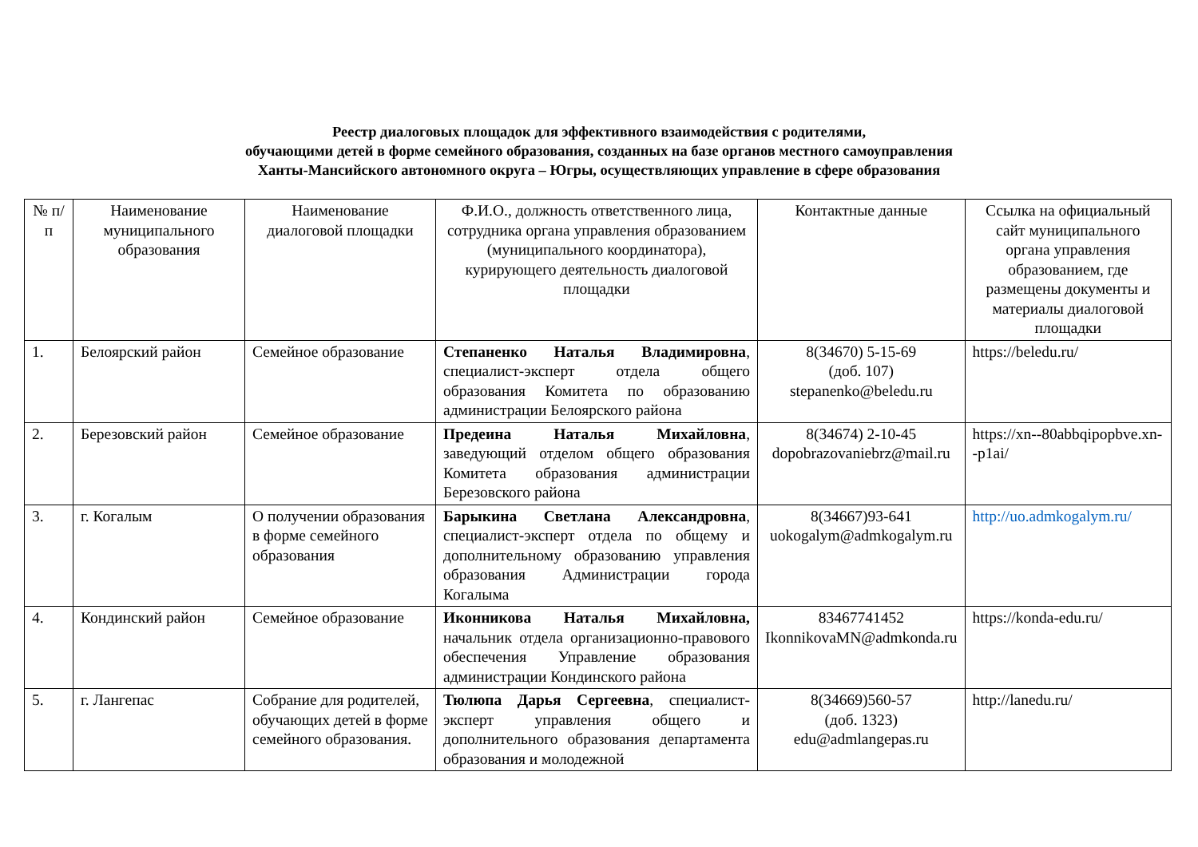Реестр диалоговых площадок для эффективного взаимодействия с родителями,
обучающими детей в форме семейного образования, созданных на базе органов местного самоуправления
Ханты-Мансийского автономного округа – Югры, осуществляющих управление в сфере образования
| № п/п | Наименование муниципального образования | Наименование диалоговой площадки | Ф.И.О., должность ответственного лица, сотрудника органа управления образованием (муниципального координатора), курирующего деятельность диалоговой площадки | Контактные данные | Ссылка на официальный сайт муниципального органа управления образованием, где размещены документы и материалы диалоговой площадки |
| --- | --- | --- | --- | --- | --- |
| 1. | Белоярский район | Семейное образование | Степаненко Наталья Владимировна , специалист-эксперт отдела общего образования Комитета по образованию администрации Белоярского района | 8(34670) 5-15-69 (доб. 107) stepanenko@beledu.ru | https://beledu.ru/ |
| 2. | Березовский район | Семейное образование | Предеина Наталья Михайловна , заведующий отделом общего образования Комитета образования администрации Березовского района | 8(34674) 2-10-45 dopobrazovaniebrz@mail.ru | https://xn--80abbqipopbve.xn--p1ai/ |
| 3. | г. Когалым | О получении образования в форме семейного образования | Барыкина Светлана Александровна , специалист-эксперт отдела по общему и дополнительному образованию управления образования Администрации города Когалыма | 8(34667)93-641 uokogalym@admkogalym.ru | http://uo.admkogalym.ru/ |
| 4. | Кондинский район | Семейное образование | Иконникова Наталья Михайловна, начальник отдела организационно-правового обеспечения Управление образования администрации Кондинского района | 83467741452 IkonnikovaMN@admkonda.ru | https://konda-edu.ru/ |
| 5. | г. Лангепас | Собрание для родителей, обучающих детей в форме семейного образования. | Тюлюпа Дарья Сергеевна , специалист-эксперт управления общего и дополнительного образования департамента образования и молодежной | 8(34669)560-57 (доб. 1323) edu@admlangepas.ru | http://lanedu.ru/ |